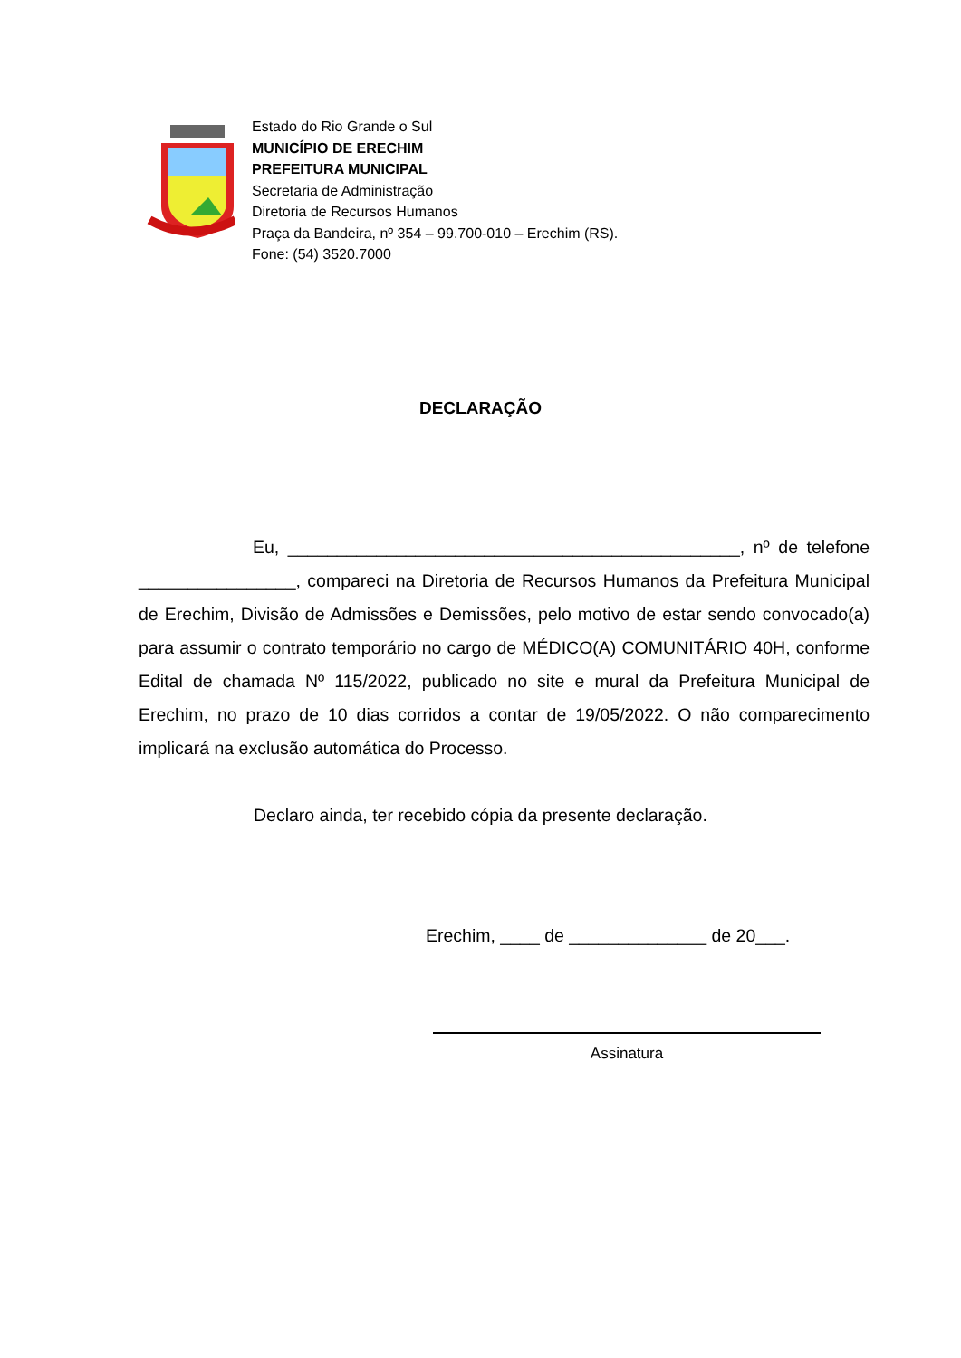Estado do Rio Grande o Sul
MUNICÍPIO DE ERECHIM
PREFEITURA MUNICIPAL
Secretaria de Administração
Diretoria de Recursos Humanos
Praça da Bandeira, nº 354 – 99.700-010 – Erechim (RS).
Fone: (54) 3520.7000
DECLARAÇÃO
Eu, ______________________________________________, nº de telefone ________________, compareci na Diretoria de Recursos Humanos da Prefeitura Municipal de Erechim, Divisão de Admissões e Demissões, pelo motivo de estar sendo convocado(a) para assumir o contrato temporário no cargo de MÉDICO(A) COMUNITÁRIO 40H, conforme Edital de chamada Nº 115/2022, publicado no site e mural da Prefeitura Municipal de Erechim, no prazo de 10 dias corridos a contar de 19/05/2022. O não comparecimento implicará na exclusão automática do Processo.
Declaro ainda, ter recebido cópia da presente declaração.
Erechim, ____ de ______________ de 20___.
Assinatura